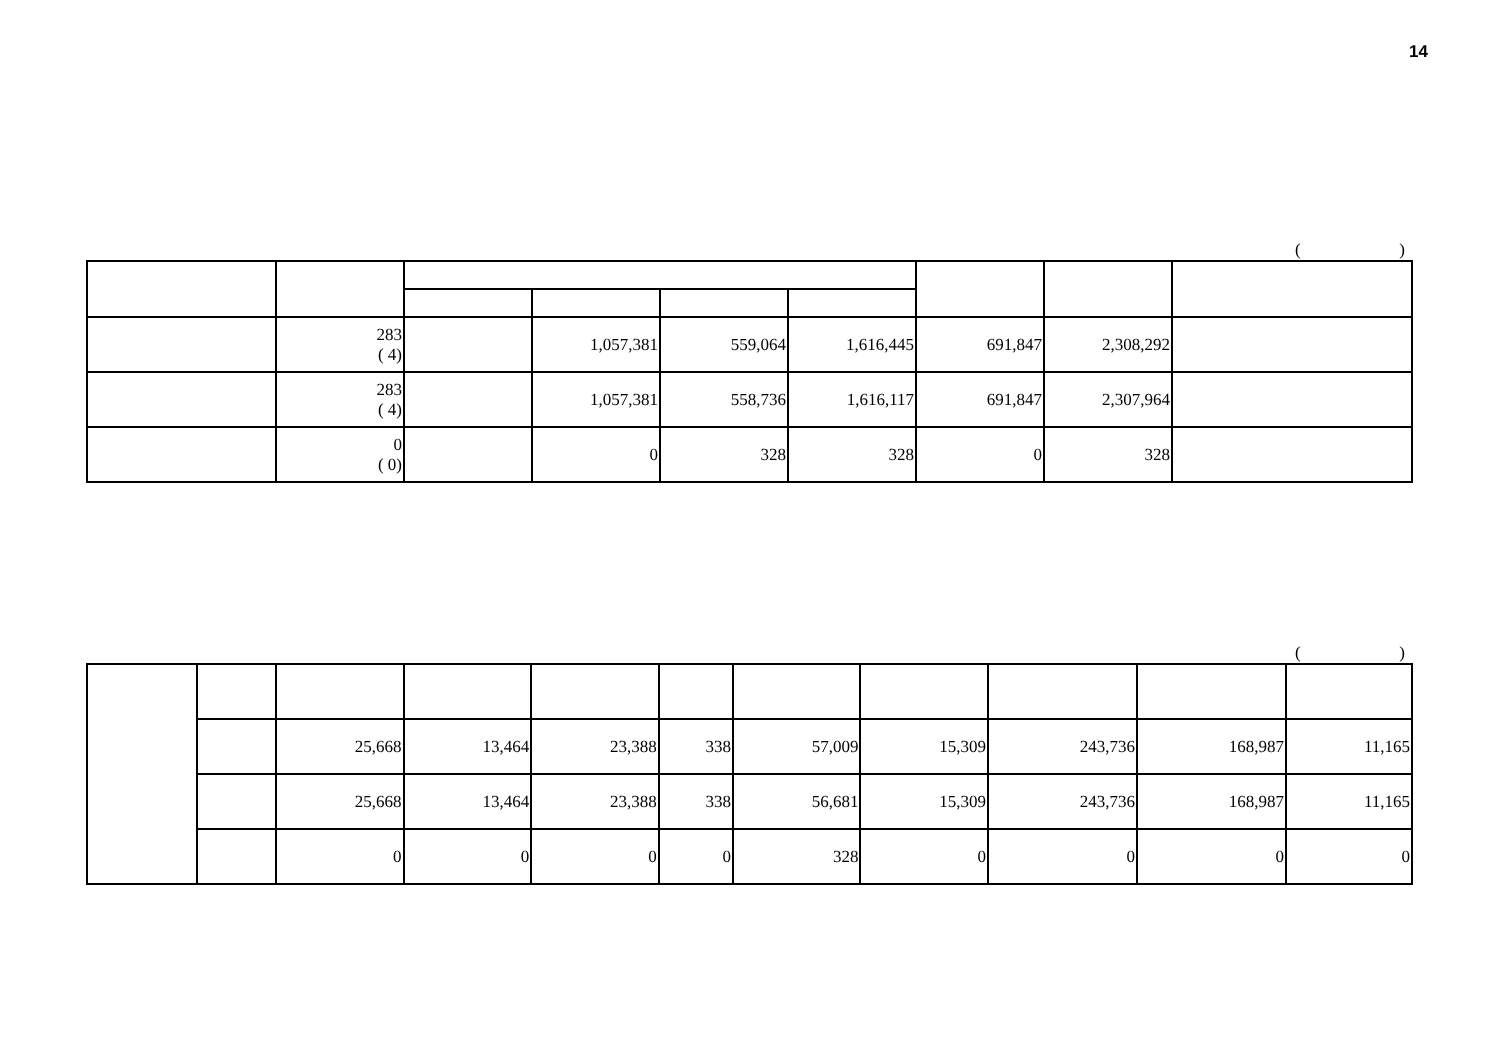14
()
| | 283 ( 4) | | 1,057,381 | 559,064 | 1,616,445 | 691,847 | 2,308,292 | |
| | 283 ( 4) | | 1,057,381 | 558,736 | 1,616,117 | 691,847 | 2,307,964 | |
| | 0 ( 0) | | 0 | 328 | 328 | 0 | 328 | |
()
| | | 25,668 | 13,464 | 23,388 | 338 | 57,009 | 15,309 | 243,736 | 168,987 | 11,165 |
| | | 25,668 | 13,464 | 23,388 | 338 | 56,681 | 15,309 | 243,736 | 168,987 | 11,165 |
| | | 0 | 0 | 0 | 0 | 328 | 0 | 0 | 0 | 0 |